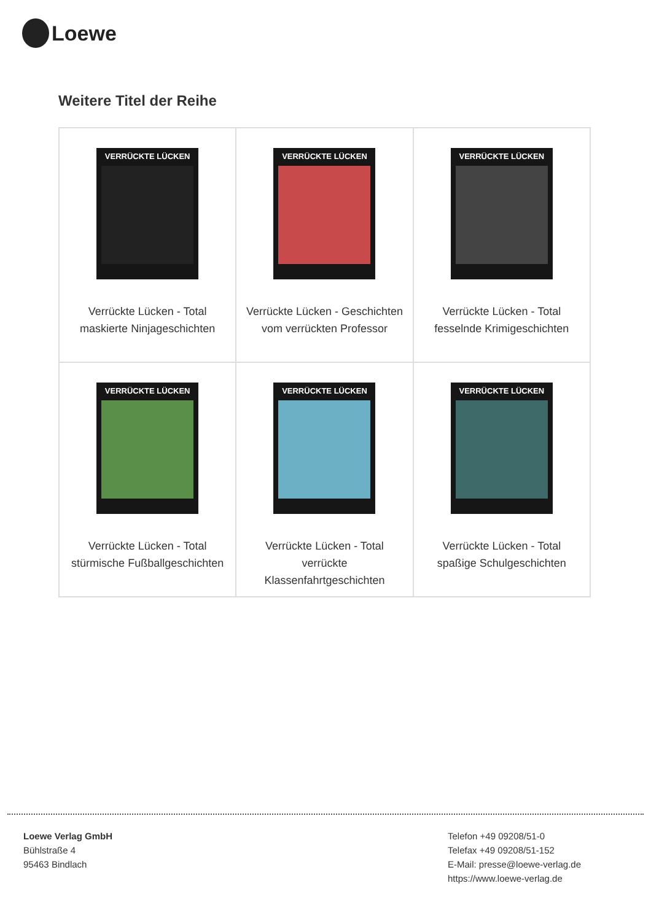Loewe
Weitere Titel der Reihe
| VERRÜCKTE LÜCKEN Verrückte Lücken - Total maskierte Ninjageschichten | VERRÜCKTE LÜCKEN Verrückte Lücken - Geschichten vom verrückten Professor | VERRÜCKTE LÜCKEN Verrückte Lücken - Total fesselnde Krimigeschichten |
| VERRÜCKTE LÜCKEN Verrückte Lücken - Total stürmische Fußballgeschichten | VERRÜCKTE LÜCKEN Verrückte Lücken - Total verrückte Klassenfahrtgeschichten | VERRÜCKTE LÜCKEN Verrückte Lücken - Total spaßige Schulgeschichten |
Loewe Verlag GmbH
Bühlstraße 4
95463 Bindlach
Telefon +49 09208/51-0
Telefax +49 09208/51-152
E-Mail: presse@loewe-verlag.de
https://www.loewe-verlag.de